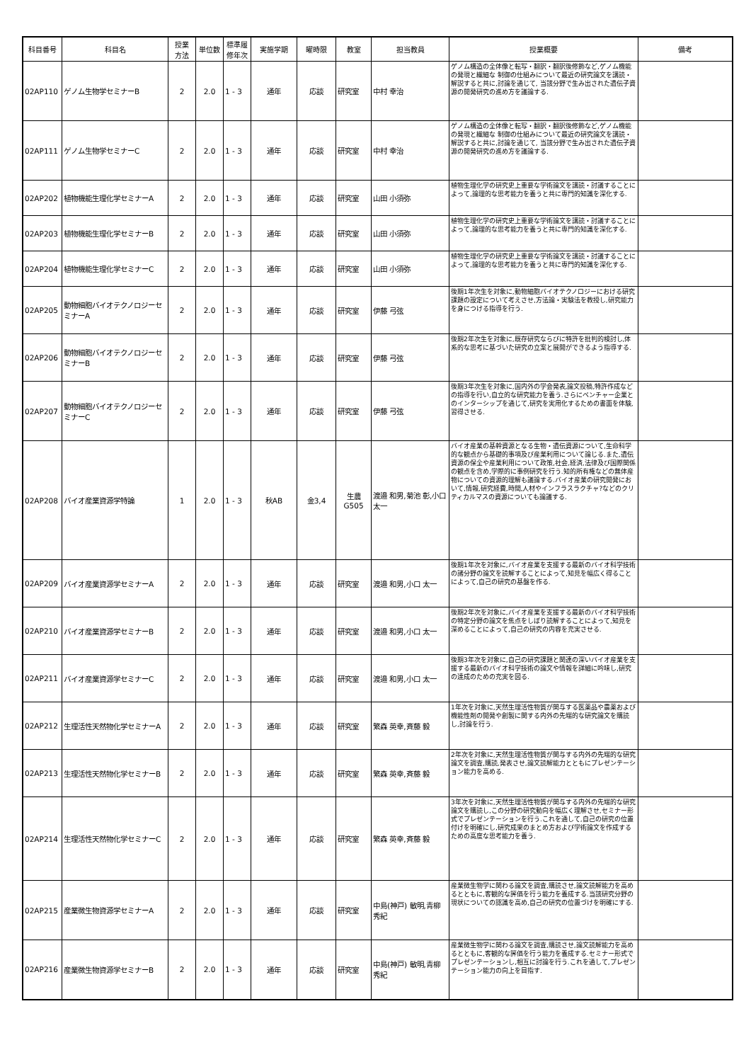| 科目番号 | 科目名 | 授業 方法 | 単位数 | 標準履 修年次 | 実施学期 | 曜時限 | 教室 | 担当教員 | 授業概要 | 備考 |
| --- | --- | --- | --- | --- | --- | --- | --- | --- | --- | --- |
| 02AP110 | ゲノム生物学セミナーB | 2 | 2.0 | 1 - 3 | 通年 | 応談 | 研究室 | 中村 幸治 | ゲノム構造の全体像と転写・翻訳・翻訳後修飾など,ゲノム機能の発現と繊細な 制御の仕組みについて最近の研究論文を講読・解説すると共に,討論を通じて, 当該分野で生み出された遺伝子資源の開発研究の進め方を議論する. | |
| 02AP111 | ゲノム生物学セミナーC | 2 | 2.0 | 1 - 3 | 通年 | 応談 | 研究室 | 中村 幸治 | ゲノム構造の全体像と転写・翻訳・翻訳後修飾など,ゲノム機能の発現と繊細な 制御の仕組みについて最近の研究論文を講読・解説すると共に,討論を通じて, 当該分野で生み出された遺伝子資源の開発研究の進め方を議論する. | |
| 02AP202 | 植物機能生理化学セミナーA | 2 | 2.0 | 1 - 3 | 通年 | 応談 | 研究室 | 山田 小須弥 | 植物生理化学の研究史上重要な学術論文を講読・討議することによって,論理的な思考能力を養うと共に専門的知識を深化する. | |
| 02AP203 | 植物機能生理化学セミナーB | 2 | 2.0 | 1 - 3 | 通年 | 応談 | 研究室 | 山田 小須弥 | 植物生理化学の研究史上重要な学術論文を講読・討議することによって,論理的な思考能力を養うと共に専門的知識を深化する. | |
| 02AP204 | 植物機能生理化学セミナーC | 2 | 2.0 | 1 - 3 | 通年 | 応談 | 研究室 | 山田 小須弥 | 植物生理化学の研究史上重要な学術論文を講読・討議することによって,論理的な思考能力を養うと共に専門的知識を深化する. | |
| 02AP205 | 動物細胞バイオテクノロジーセミナーA | 2 | 2.0 | 1 - 3 | 通年 | 応談 | 研究室 | 伊藤 弓弦 | 後期1年次生を対象に,動物細胞バイオテクノロジーにおける研究課題の設定について考えさせ,方法論・実験法を教授し,研究能力を身につける指導を行う. | |
| 02AP206 | 動物細胞バイオテクノロジーセミナーB | 2 | 2.0 | 1 - 3 | 通年 | 応談 | 研究室 | 伊藤 弓弦 | 後期2年次生を対象に,既存研究ならびに特許を批判的検討し,体系的な思考に基づいた研究の立案と展開ができるよう指導する. | |
| 02AP207 | 動物細胞バイオテクノロジーセミナーC | 2 | 2.0 | 1 - 3 | 通年 | 応談 | 研究室 | 伊藤 弓弦 | 後期3年次生を対象に,国内外の学会発表,論文投稿,特許作成などの指導を行い,自立的な研究能力を養う.さらにベンチャー企業とのインターシップを通じて,研究を実用化するための書面を体験,習得させる. | |
| 02AP208 | バイオ産業資源学特論 | 1 | 2.0 | 1 - 3 | 秋AB | 金3,4 | 生農 G505 | 渡邉 和男,菊池 彰,小口 太一 | バイオ産業の基幹資源となる生物・遺伝資源について,生命科学的な観点から基礎的事項及び産業利用について論じる.また,遺伝資源の保全や産業利用について政策,社会,経済,法律及び国際関係の観点を含め,学際的に事例研究を行う.知的所有権などの無体産物についての資源的理解も議論する.バイオ産業の研究開発において,情報,研究経費,時間,人材やインフラスラクチャ?などのクリティカルマスの資源についても論議する. | |
| 02AP209 | バイオ産業資源学セミナーA | 2 | 2.0 | 1 - 3 | 通年 | 応談 | 研究室 | 渡邉 和男,小口 太一 | 後期1年次を対象に,バイオ産業を支援する最新のバイオ科学技術の諸分野の論文を読解することによって,知見を幅広く得ることによって,自己の研究の基盤を作る. | |
| 02AP210 | バイオ産業資源学セミナーB | 2 | 2.0 | 1 - 3 | 通年 | 応談 | 研究室 | 渡邉 和男,小口 太一 | 後期2年次を対象に,バイオ産業を支援する最新のバイオ科学技術の特定分野の論文を焦点をしぼり読解することによって,知見を深めることによって,自己の研究の内容を充実させる. | |
| 02AP211 | バイオ産業資源学セミナーC | 2 | 2.0 | 1 - 3 | 通年 | 応談 | 研究室 | 渡邉 和男,小口 太一 | 後期3年次を対象に,自己の研究課題と関連の深いバイオ産業を支援する最新のバイオ科学技術の論文や情報を詳細に吟味し,研究の達成のための充実を図る. | |
| 02AP212 | 生理活性天然物化学セミナーA | 2 | 2.0 | 1 - 3 | 通年 | 応談 | 研究室 | 繁森 英幸,斉藤 毅 | 1年次を対象に,天然生理活性物質が関与する医薬品や農薬および機能性剤の開発や創製に関する内外の先端的な研究論文を購読し,討論を行う. | |
| 02AP213 | 生理活性天然物化学セミナーB | 2 | 2.0 | 1 - 3 | 通年 | 応談 | 研究室 | 繁森 英幸,斉藤 毅 | 2年次を対象に,天然生理活性物質が関与する内外の先端的な研究論文を調査,購読,発表させ,論文読解能力とともにプレゼンテーション能力を高める. | |
| 02AP214 | 生理活性天然物化学セミナーC | 2 | 2.0 | 1 - 3 | 通年 | 応談 | 研究室 | 繁森 英幸,斉藤 毅 | 3年次を対象に,天然生理活性物質が関与する内外の先端的な研究論文を購読し,この分野の研究動向を幅広く理解させ,セミナー形式でプレゼンテーションを行う.これを通して,自己の研究の位置付けを明確にし,研究成果のまとめ方および学術論文を作成するための高度な思考能力を養う. | |
| 02AP215 | 産業微生物資源学セミナーA | 2 | 2.0 | 1 - 3 | 通年 | 応談 | 研究室 | 中島(神戸) 敏明,青柳 秀紀 | 産業微生物学に関わる論文を調査,購読させ,論文読解能力を高めるとともに,客観的な評価を行う能力を養成する.当該研究分野の現状についての認識を高め,自己の研究の位置づけを明確にする. | |
| 02AP216 | 産業微生物資源学セミナーB | 2 | 2.0 | 1 - 3 | 通年 | 応談 | 研究室 | 中島(神戸) 敏明,青柳 秀紀 | 産業微生物学に関わる論文を調査,購読させ,論文読解能力を高めるとともに,客観的な評価を行う能力を養成する.セミナー形式でプレゼンテーションし,相互に討論を行う.これを通して,プレゼンテーション能力の向上を目指す. | |